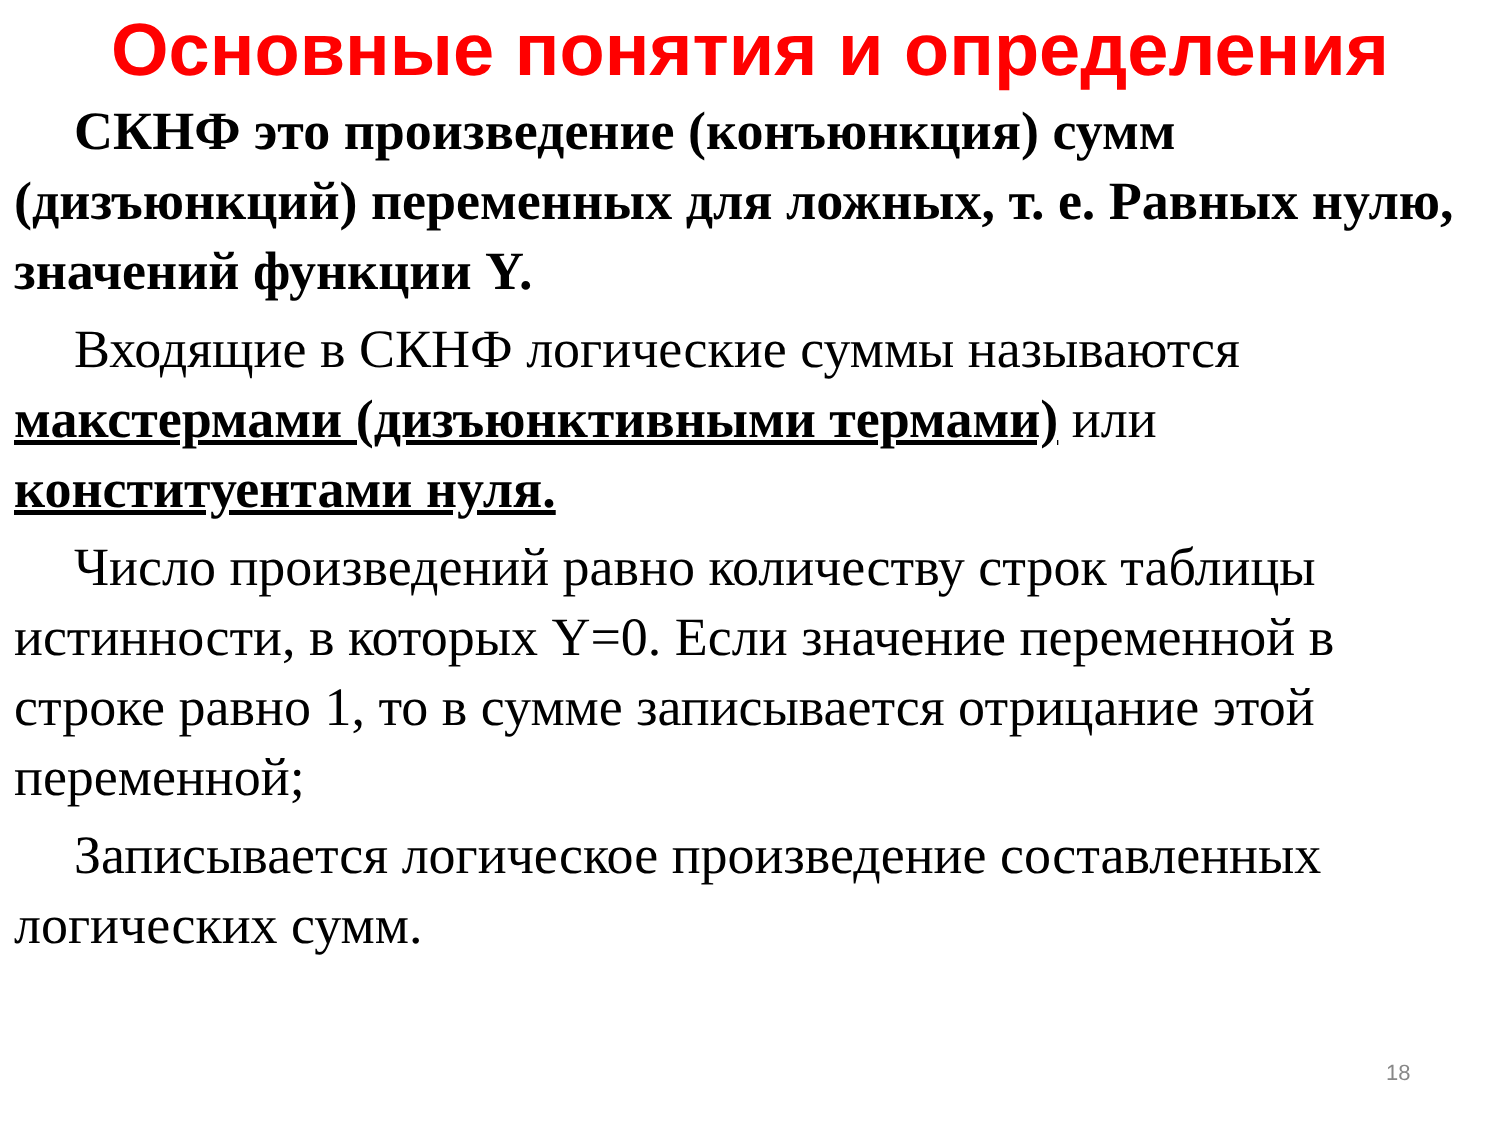Основные понятия и определения
СКНФ это произведение (конъюнкция) сумм (дизъюнкций) переменных для ложных, т. е. Равных нулю, значений функции Y.
Входящие в СКНФ логические суммы называются макстермами (дизъюнктивными термами) или конституентами нуля.
Число произведений равно количеству строк таблицы истинности, в которых Y=0. Если значение переменной в строке равно 1, то в сумме записывается отрицание этой переменной;
Записывается логическое произведение составленных логических сумм.
18